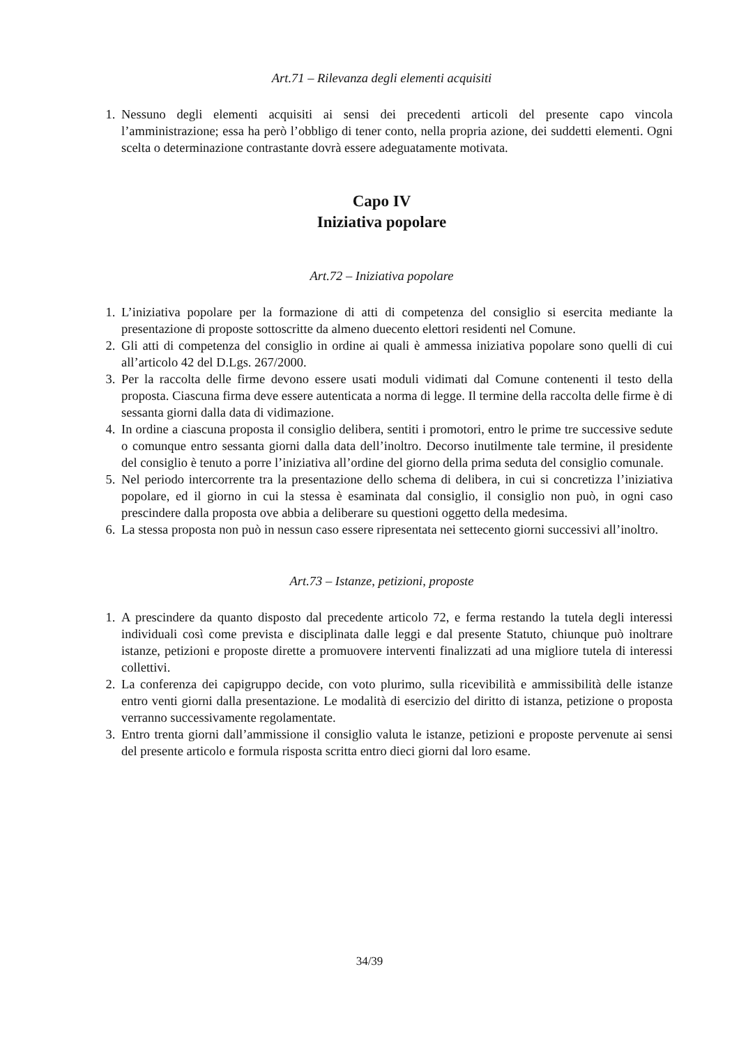Art.71 – Rilevanza degli elementi acquisiti
1. Nessuno degli elementi acquisiti ai sensi dei precedenti articoli del presente capo vincola l’amministrazione; essa ha però l’obbligo di tener conto, nella propria azione, dei suddetti elementi. Ogni scelta o determinazione contrastante dovrà essere adeguatamente motivata.
Capo IV
Iniziativa popolare
Art.72 – Iniziativa popolare
1. L’iniziativa popolare per la formazione di atti di competenza del consiglio si esercita mediante la presentazione di proposte sottoscritte da almeno duecento elettori residenti nel Comune.
2. Gli atti di competenza del consiglio in ordine ai quali è ammessa iniziativa popolare sono quelli di cui all’articolo 42 del D.Lgs. 267/2000.
3. Per la raccolta delle firme devono essere usati moduli vidimati dal Comune contenenti il testo della proposta. Ciascuna firma deve essere autenticata a norma di legge. Il termine della raccolta delle firme è di sessanta giorni dalla data di vidimazione.
4. In ordine a ciascuna proposta il consiglio delibera, sentiti i promotori, entro le prime tre successive sedute o comunque entro sessanta giorni dalla data dell’inoltro. Decorso inutilmente tale termine, il presidente del consiglio è tenuto a porre l’iniziativa all’ordine del giorno della prima seduta del consiglio comunale.
5. Nel periodo intercorrente tra la presentazione dello schema di delibera, in cui si concretizza l’iniziativa popolare, ed il giorno in cui la stessa è esaminata dal consiglio, il consiglio non può, in ogni caso prescindere dalla proposta ove abbia a deliberare su questioni oggetto della medesima.
6. La stessa proposta non può in nessun caso essere ripresentata nei settecento giorni successivi all’inoltro.
Art.73 – Istanze, petizioni, proposte
1. A prescindere da quanto disposto dal precedente articolo 72, e ferma restando la tutela degli interessi individuali così come prevista e disciplinata dalle leggi e dal presente Statuto, chiunque può inoltrare istanze, petizioni e proposte dirette a promuovere interventi finalizzati ad una migliore tutela di interessi collettivi.
2. La conferenza dei capigruppo decide, con voto plurimo, sulla ricevibilità e ammissibilità delle istanze entro venti giorni dalla presentazione. Le modalità di esercizio del diritto di istanza, petizione o proposta verranno successivamente regolamentate.
3. Entro trenta giorni dall’ammissione il consiglio valuta le istanze, petizioni e proposte pervenute ai sensi del presente articolo e formula risposta scritta entro dieci giorni dal loro esame.
34/39